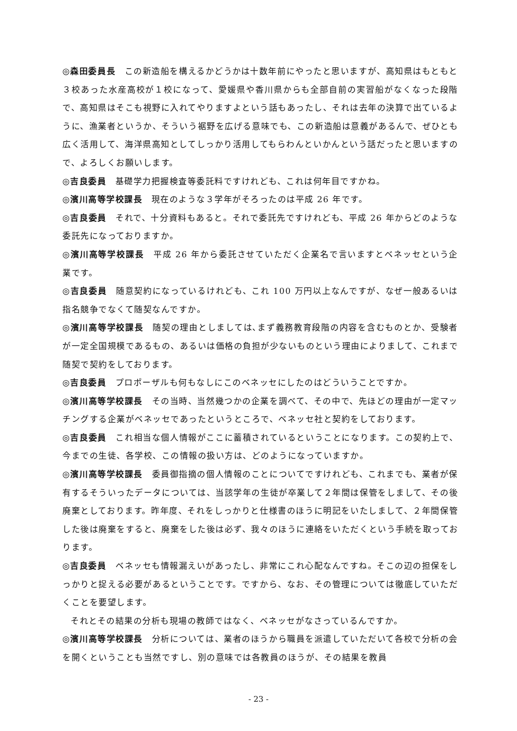◎森田委員長　この新造船を構えるかどうかは十数年前にやったと思いますが、高知県はもともと３校あった水産高校が１校になって、愛媛県や香川県からも全部自前の実習船がなくなった段階で、高知県はそこも視野に入れてやりますよという話もあったし、それは去年の決算で出ているように、漁業者というか、そういう裾野を広げる意味でも、この新造船は意義があるんで、ぜひとも広く活用して、海洋県高知としてしっかり活用してもらわんといかんという話だったと思いますので、よろしくお願いします。
◎吉良委員　基礎学力把握検査等委託料ですけれども、これは何年目ですかね。
◎濱川高等学校課長　現在のような３学年がそろったのは平成 26 年です。
◎吉良委員　それで、十分資料もあると。それで委託先ですけれども、平成 26 年からどのような委託先になっておりますか。
◎濱川高等学校課長　平成 26 年から委託させていただく企業名で言いますとベネッセという企業です。
◎吉良委員　随意契約になっているけれども、これ 100 万円以上なんですが、なぜ一般あるいは指名競争でなくて随契なんですか。
◎濱川高等学校課長　随契の理由としましては､まず義務教育段階の内容を含むものとか、受験者が一定全国規模であるもの、あるいは価格の負担が少ないものという理由によりまして、これまで随契で契約をしております。
◎吉良委員　プロポーザルも何もなしにこのベネッセにしたのはどういうことですか。
◎濱川高等学校課長　その当時、当然幾つかの企業を調べて、その中で、先ほどの理由が一定マッチングする企業がベネッセであったというところで、ベネッセ社と契約をしております。
◎吉良委員　これ相当な個人情報がここに蓄積されているということになります。この契約上で、今までの生徒、各学校、この情報の扱い方は、どのようになっていますか。
◎濱川高等学校課長　委員御指摘の個人情報のことについてですけれども、これまでも、業者が保有するそういったデータについては、当該学年の生徒が卒業して２年間は保管をしまして、その後廃棄としております。昨年度、それをしっかりと仕様書のほうに明記をいたしまして、２年間保管した後は廃棄をすると、廃棄をした後は必ず、我々のほうに連絡をいただくという手続を取っております。
◎吉良委員　ベネッセも情報漏えいがあったし、非常にこれ心配なんですね。そこの辺の担保をしっかりと捉える必要があるということです。ですから、なお、その管理については徹底していただくことを要望します。
それとその結果の分析も現場の教師ではなく、ベネッセがなさっているんですか。
◎濱川高等学校課長　分析については、業者のほうから職員を派遣していただいて各校で分析の会を開くということも当然ですし、別の意味では各教員のほうが、その結果を教員
- 23 -